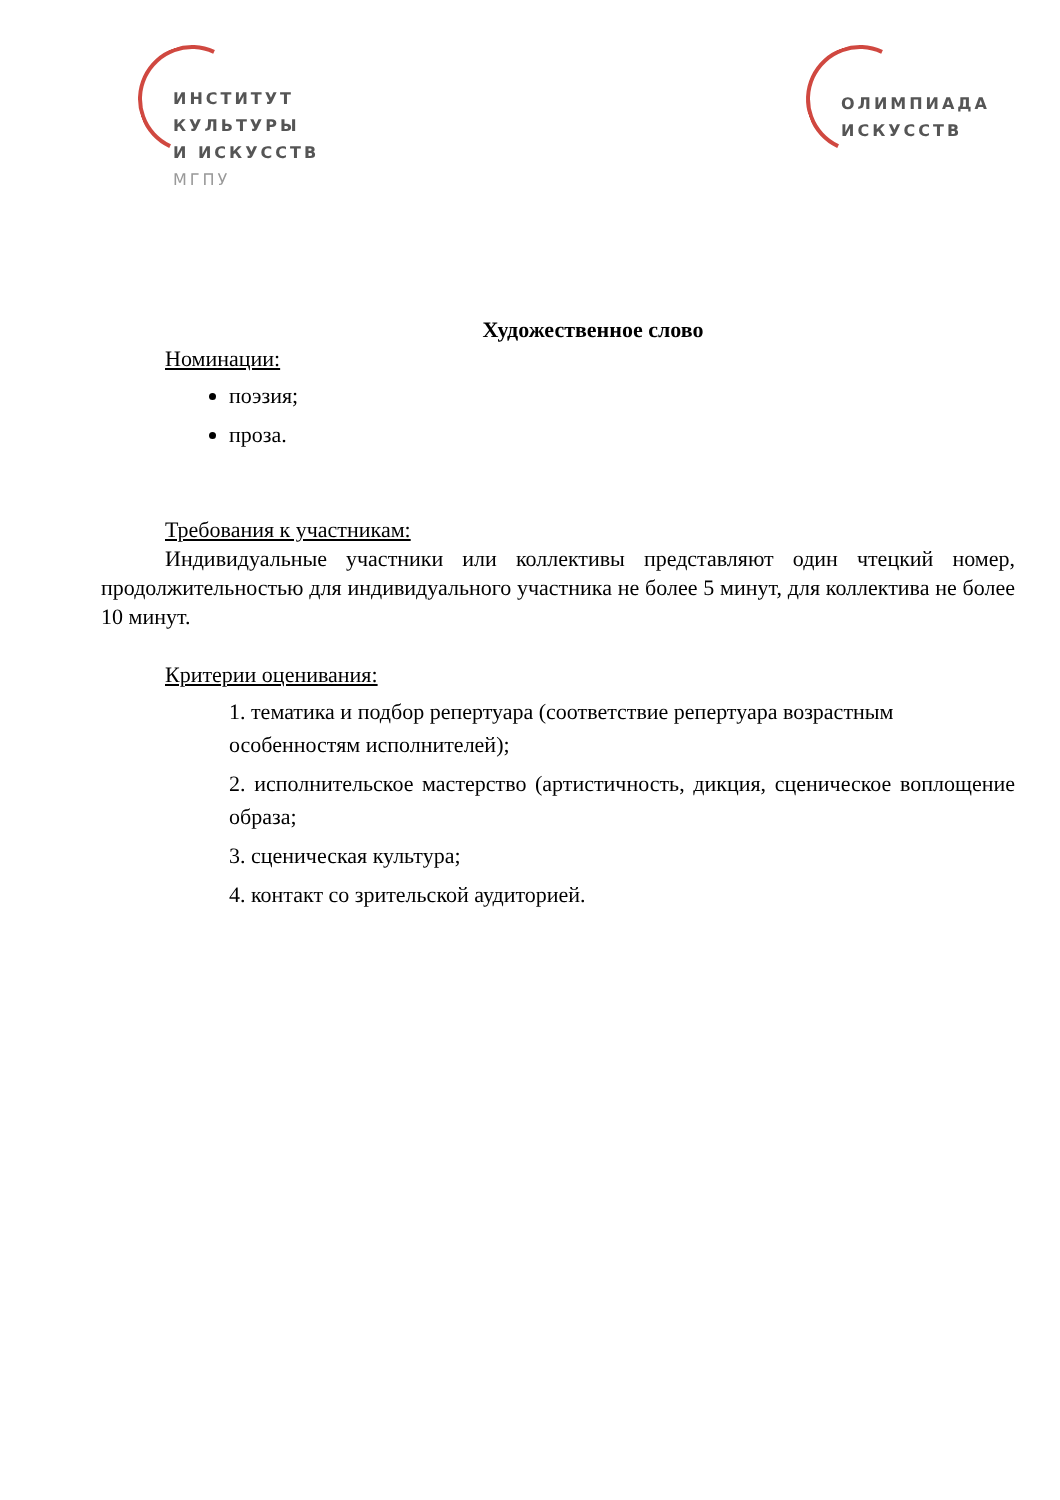ИНСТИТУТ
КУЛЬТУРЫ
И ИСКУССТВ
МГПУ
ОЛИМПИАДА
ИСКУССТВ
Художественное слово
Номинации:
поэзия;
проза.
Требования к участникам:
Индивидуальные участники или коллективы представляют один чтецкий номер, продолжительностью для индивидуального участника не более 5 минут, для коллектива не более 10 минут.
Критерии оценивания:
1. тематика и подбор репертуара (соответствие репертуара возрастным особенностям исполнителей);
2. исполнительское мастерство (артистичность, дикция, сценическое воплощение образа;
3. сценическая культура;
4. контакт со зрительской аудиторией.